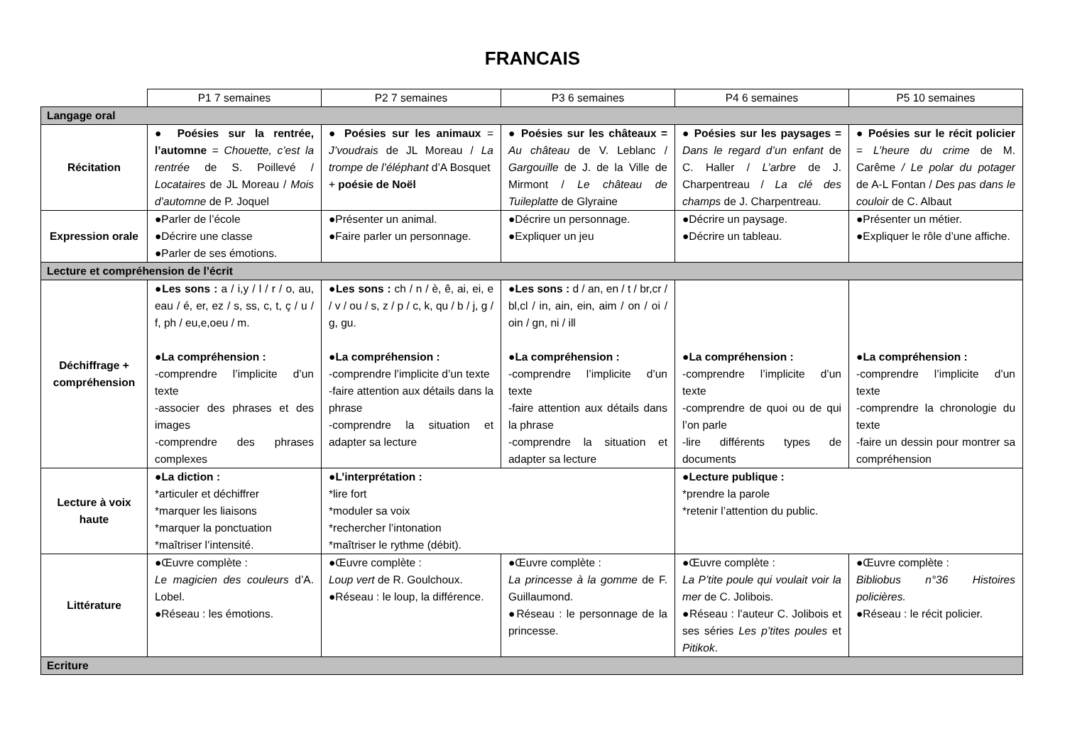FRANCAIS
| | P1 7 semaines | P2 7 semaines | P3 6 semaines | P4 6 semaines | P5 10 semaines |
| Langage oral | | | | | |
| Récitation | ● Poésies sur la rentrée, l’automne = Chouette, c’est la rentrée de S. Poillevé / Locataires de JL Moreau / Mois d’automne de P. Joquel | ● Poésies sur les animaux = J’voudrais de JL Moreau / La trompe de l’éléphant d’A Bosquet + poésie de Noël | ● Poésies sur les châteaux = Au château de V. Leblanc / Gargouille de J. de la Ville de Mirmont / Le château de Tuileplatte de Glyraine | ● Poésies sur les paysages = Dans le regard d’un enfant de C. Haller / L’arbre de J. Charpentreau / La clé des champs de J. Charpentreau. | ● Poésies sur le récit policier = L’heure du crime de M. Carême / Le polar du potager de A-L Fontan / Des pas dans le couloir de C. Albaut |
| Expression orale | ●Parler de l’école ●Décrire une classe ●Parler de ses émotions. | ●Présenter un animal. ●Faire parler un personnage. | ●Décrire un personnage. ●Expliquer un jeu | ●Décrire un paysage. ●Décrire un tableau. | ●Présenter un métier. ●Expliquer le rôle d’une affiche. |
| Lecture et compréhension de l’écrit | | | | | |
| Déchiffrage + compréhension | ● Les sons : a / i,y / l / r / o, au, eau / é, er, ez / s, ss, c, t, ç / u / f, ph / eu,e,oeu / m. ● La compréhension : -comprendre l’implicite d’un texte -associer des phrases et des images -comprendre des phrases complexes | ● Les sons : ch / n / è, ê, ai, ei, e / v / ou / s, z / p / c, k, qu / b / j, g / g, gu. ● La compréhension : -comprendre l’implicite d’un texte -faire attention aux détails dans la phrase -comprendre la situation et adapter sa lecture | ● Les sons : d / an, en / t / br,cr / bl,cl / in, ain, ein, aim / on / oi / oin / gn, ni / ill ● La compréhension : -comprendre l’implicite d’un texte -faire attention aux détails dans la phrase -comprendre la situation et adapter sa lecture | ● La compréhension : -comprendre l’implicite d’un texte -comprendre de quoi ou de qui l’on parle -lire différents types de documents | ● La compréhension : -comprendre l’implicite d’un texte -comprendre la chronologie du texte -faire un dessin pour montrer sa compréhension |
| Lecture à voix haute | ● La diction : *articuler et déchiffrer *marquer les liaisons *marquer la ponctuation *maîtriser l’intensité. | ● L’interprétation : *lire fort *moduler sa voix *rechercher l’intonation *maîtriser le rythme (débit). | | ● Lecture publique : *prendre la parole *retenir l’attention du public. | |
| Littérature | ●Œuvre complète : Le magicien des couleurs d’A. Lobel. ●Réseau : les émotions. | ●Œuvre complète : Loup vert de R. Goulchoux. ●Réseau : le loup, la différence. | ●Œuvre complète : La princesse à la gomme de F. Guillaumond. ●Réseau : le personnage de la princesse. | ●Œuvre complète : La P’tite poule qui voulait voir la mer de C. Jolibois. ●Réseau : l’auteur C. Jolibois et ses séries Les p’tites poules et Pitikok . | ●Œuvre complète : Bibliobus n°36 Histoires policières. ●Réseau : le récit policier. |
| Ecriture | | | | | |